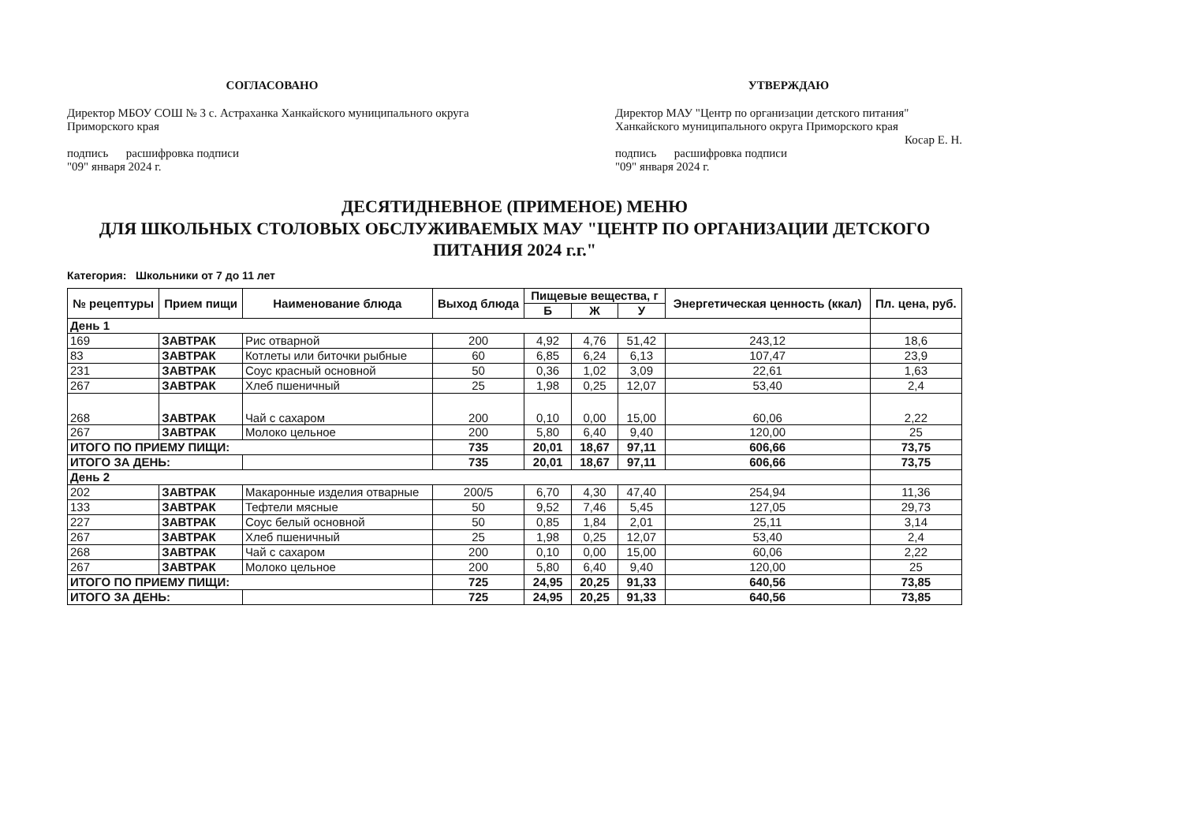СОГЛАСОВАНО
Директор МБОУ СОШ № 3 с. Астраханка Ханкайского муниципального округа Приморского края
подпись расшифровка подписи
"09" января 2024 г.
УТВЕРЖДАЮ
Директор МАУ "Центр по организации детского питания" Ханкайского муниципального округа Приморского края
Косар Е. Н.
подпись расшифровка подписи
"09" января 2024 г.
ДЕСЯТИДНЕВНОЕ (ПРИМЕНОЕ) МЕНЮ
ДЛЯ ШКОЛЬНЫХ СТОЛОВЫХ ОБСЛУЖИВАЕМЫХ МАУ "ЦЕНТР ПО ОРГАНИЗАЦИИ ДЕТСКОГО ПИТАНИЯ 2024 г.г."
Категория: Школьники от 7 до 11 лет
| № рецептуры | Прием пищи | Наименование блюда | Выход блюда | Пищевые вещества, г | | | Энергетическая ценность (ккал) | Пл. цена, руб. |
| --- | --- | --- | --- | --- | --- | --- | --- | --- |
| | | | | Б | Ж | У | | |
| День 1 | | | | | | | | |
| 169 | ЗАВТРАК | Рис отварной | 200 | 4,92 | 4,76 | 51,42 | 243,12 | 18,6 |
| 83 | ЗАВТРАК | Котлеты или биточки рыбные | 60 | 6,85 | 6,24 | 6,13 | 107,47 | 23,9 |
| 231 | ЗАВТРАК | Соус красный основной | 50 | 0,36 | 1,02 | 3,09 | 22,61 | 1,63 |
| 267 | ЗАВТРАК | Хлеб пшеничный | 25 | 1,98 | 0,25 | 12,07 | 53,40 | 2,4 |
| 268 | ЗАВТРАК | Чай с сахаром | 200 | 0,10 | 0,00 | 15,00 | 60,06 | 2,22 |
| 267 | ЗАВТРАК | Молоко цельное | 200 | 5,80 | 6,40 | 9,40 | 120,00 | 25 |
| ИТОГО ПО ПРИЕМУ ПИЩИ: | | | 735 | 20,01 | 18,67 | 97,11 | 606,66 | 73,75 |
| ИТОГО ЗА ДЕНЬ: | | | 735 | 20,01 | 18,67 | 97,11 | 606,66 | 73,75 |
| День 2 | | | | | | | | |
| 202 | ЗАВТРАК | Макаронные изделия отварные | 200/5 | 6,70 | 4,30 | 47,40 | 254,94 | 11,36 |
| 133 | ЗАВТРАК | Тефтели мясные | 50 | 9,52 | 7,46 | 5,45 | 127,05 | 29,73 |
| 227 | ЗАВТРАК | Соус белый основной | 50 | 0,85 | 1,84 | 2,01 | 25,11 | 3,14 |
| 267 | ЗАВТРАК | Хлеб пшеничный | 25 | 1,98 | 0,25 | 12,07 | 53,40 | 2,4 |
| 268 | ЗАВТРАК | Чай с сахаром | 200 | 0,10 | 0,00 | 15,00 | 60,06 | 2,22 |
| 267 | ЗАВТРАК | Молоко цельное | 200 | 5,80 | 6,40 | 9,40 | 120,00 | 25 |
| ИТОГО ПО ПРИЕМУ ПИЩИ: | | | 725 | 24,95 | 20,25 | 91,33 | 640,56 | 73,85 |
| ИТОГО ЗА ДЕНЬ: | | | 725 | 24,95 | 20,25 | 91,33 | 640,56 | 73,85 |